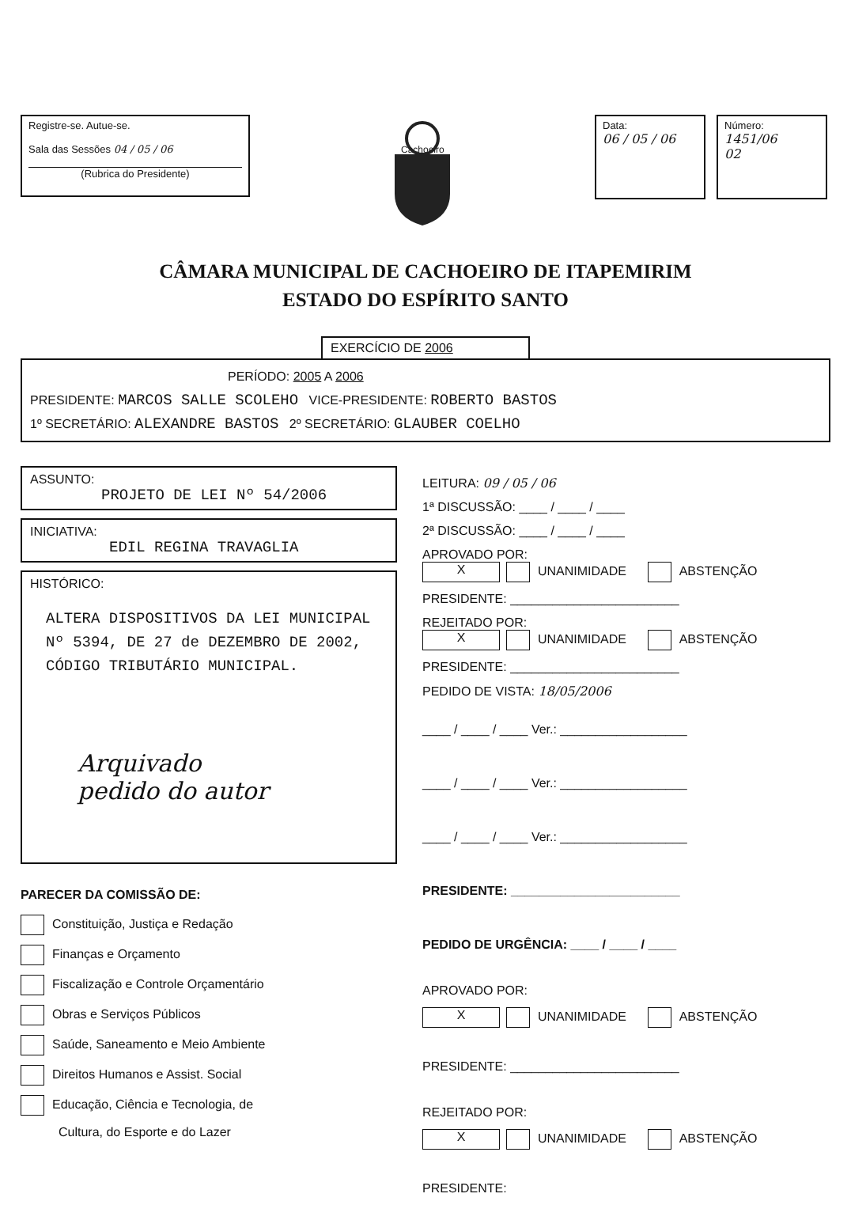Registre-se. Autue-se.
Sala das Sessões 04 / 05 / 06
(Rubrica do Presidente)
Cachoeiro
Data:
06 / 05 / 06
Número:
1451/06
02
CÂMARA MUNICIPAL DE CACHOEIRO DE ITAPEMIRIM
ESTADO DO ESPÍRITO SANTO
EXERCÍCIO DE 2006
PERÍODO: 2005 A 2006
PRESIDENTE: MARCOS SALLE SCOLEHO VICE-PRESIDENTE: ROBERTO BASTOS
1º SECRETÁRIO: ALEXANDRE BASTOS 2º SECRETÁRIO: GLAUBER COELHO
ASSUNTO:
PROJETO DE LEI Nº 54/2006
INICIATIVA:
EDIL REGINA TRAVAGLIA
HISTÓRICO:
ALTERA DISPOSITIVOS DA LEI MUNICIPAL Nº 5394, DE 27 de DEZEMBRO DE 2002, CÓDIGO TRIBUTÁRIO MUNICIPAL.
Arquivado
pedido do autor
PARECER DA COMISSÃO DE:
Constituição, Justiça e Redação
Finanças e Orçamento
Fiscalização e Controle Orçamentário
Obras e Serviços Públicos
Saúde, Saneamento e Meio Ambiente
Direitos Humanos e Assist. Social
Educação, Ciência e Tecnologia, de
Cultura, do Esporte e do Lazer
LEITURA: 09 / 05 / 06
1ª DISCUSSÃO: ____ / ____ / ____
2ª DISCUSSÃO: ____ / ____ / ____
APROVADO POR:
X UNANIMIDADE ABSTENÇÃO
PRESIDENTE: ________________________
REJEITADO POR:
X UNANIMIDADE ABSTENÇÃO
PRESIDENTE: ________________________
PEDIDO DE VISTA: 18/05/2006
____ / ____ / ____ Ver.: __________________
____ / ____ / ____ Ver.: __________________
____ / ____ / ____ Ver.: __________________
PRESIDENTE: ________________________
PEDIDO DE URGÊNCIA: ____ / ____ / ____
APROVADO POR:
X UNANIMIDADE ABSTENÇÃO
PRESIDENTE: ________________________
REJEITADO POR:
X UNANIMIDADE ABSTENÇÃO
PRESIDENTE: